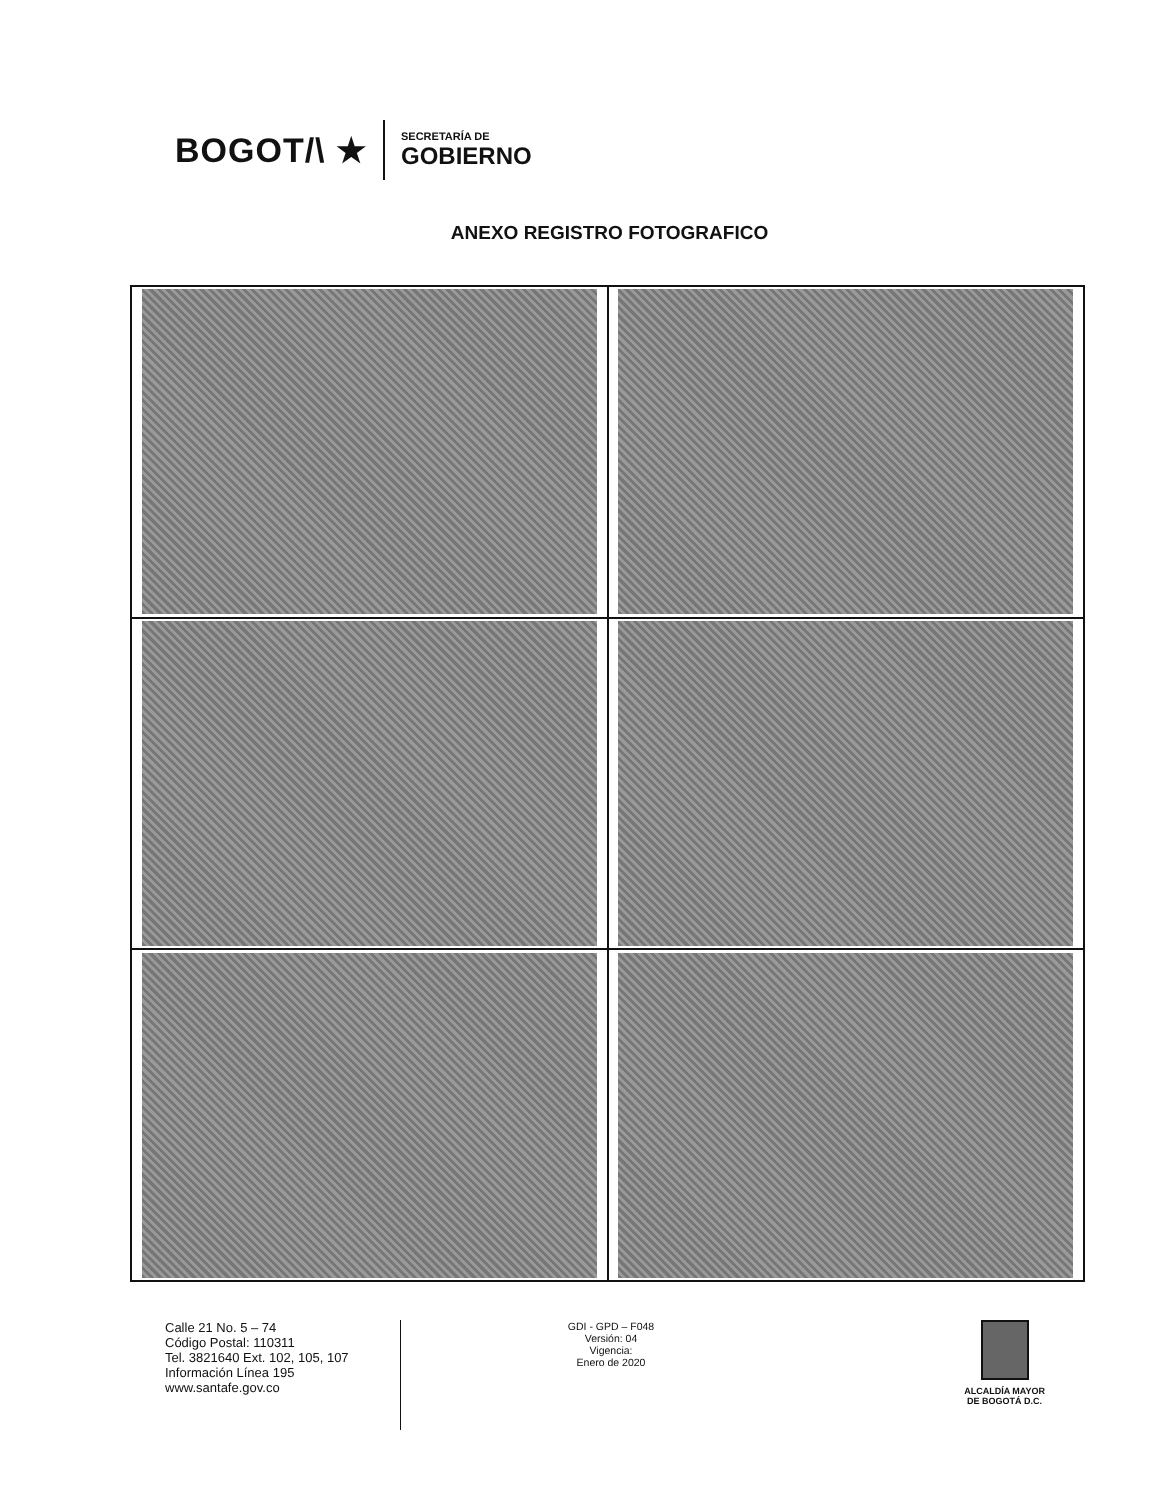BOGOT/\ ★
SECRETARÍA DE
GOBIERNO
ANEXO REGISTRO FOTOGRAFICO
Calle 21 No. 5 – 74
Código Postal: 110311
Tel. 3821640 Ext. 102, 105, 107
Información Línea 195
www.santafe.gov.co
GDI - GPD – F048
Versión: 04
Vigencia:
Enero de 2020
ALCALDÍA MAYOR
DE BOGOTÁ D.C.